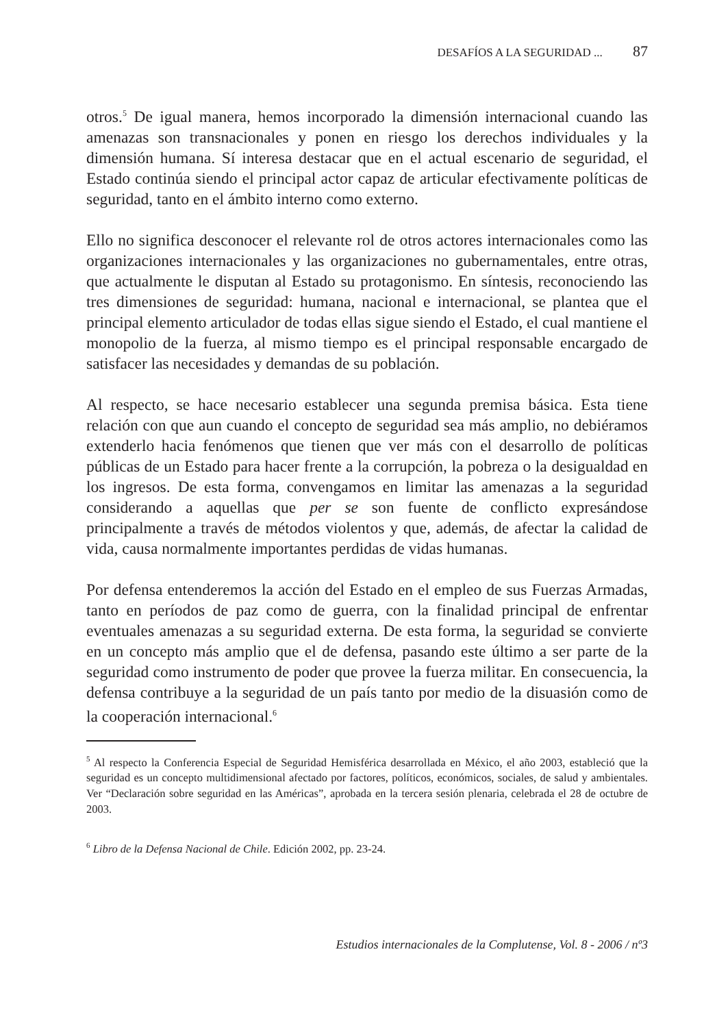DESAFÍOS A LA SEGURIDAD ... 87
otros.<sup>5</sup> De igual manera, hemos incorporado la dimensión internacional cuando las amenazas son transnacionales y ponen en riesgo los derechos individuales y la dimensión humana. Sí interesa destacar que en el actual escenario de seguridad, el Estado continúa siendo el principal actor capaz de articular efectivamente políticas de seguridad, tanto en el ámbito interno como externo.
Ello no significa desconocer el relevante rol de otros actores internacionales como las organizaciones internacionales y las organizaciones no gubernamentales, entre otras, que actualmente le disputan al Estado su protagonismo. En síntesis, reconociendo las tres dimensiones de seguridad: humana, nacional e internacional, se plantea que el principal elemento articulador de todas ellas sigue siendo el Estado, el cual mantiene el monopolio de la fuerza, al mismo tiempo es el principal responsable encargado de satisfacer las necesidades y demandas de su población.
Al respecto, se hace necesario establecer una segunda premisa básica. Esta tiene relación con que aun cuando el concepto de seguridad sea más amplio, no debiéramos extenderlo hacia fenómenos que tienen que ver más con el desarrollo de políticas públicas de un Estado para hacer frente a la corrupción, la pobreza o la desigualdad en los ingresos. De esta forma, convengamos en limitar las amenazas a la seguridad considerando a aquellas que per se son fuente de conflicto expresándose principalmente a través de métodos violentos y que, además, de afectar la calidad de vida, causa normalmente importantes perdidas de vidas humanas.
Por defensa entenderemos la acción del Estado en el empleo de sus Fuerzas Armadas, tanto en períodos de paz como de guerra, con la finalidad principal de enfrentar eventuales amenazas a su seguridad externa. De esta forma, la seguridad se convierte en un concepto más amplio que el de defensa, pasando este último a ser parte de la seguridad como instrumento de poder que provee la fuerza militar. En consecuencia, la defensa contribuye a la seguridad de un país tanto por medio de la disuasión como de la cooperación internacional.<sup>6</sup>
<sup>5</sup> Al respecto la Conferencia Especial de Seguridad Hemisférica desarrollada en México, el año 2003, estableció que la seguridad es un concepto multidimensional afectado por factores, políticos, económicos, sociales, de salud y ambientales. Ver “Declaración sobre seguridad en las Américas”, aprobada en la tercera sesión plenaria, celebrada el 28 de octubre de 2003.
<sup>6</sup> Libro de la Defensa Nacional de Chile. Edición 2002, pp. 23-24.
Estudios internacionales de la Complutense, Vol. 8 - 2006 / nº3